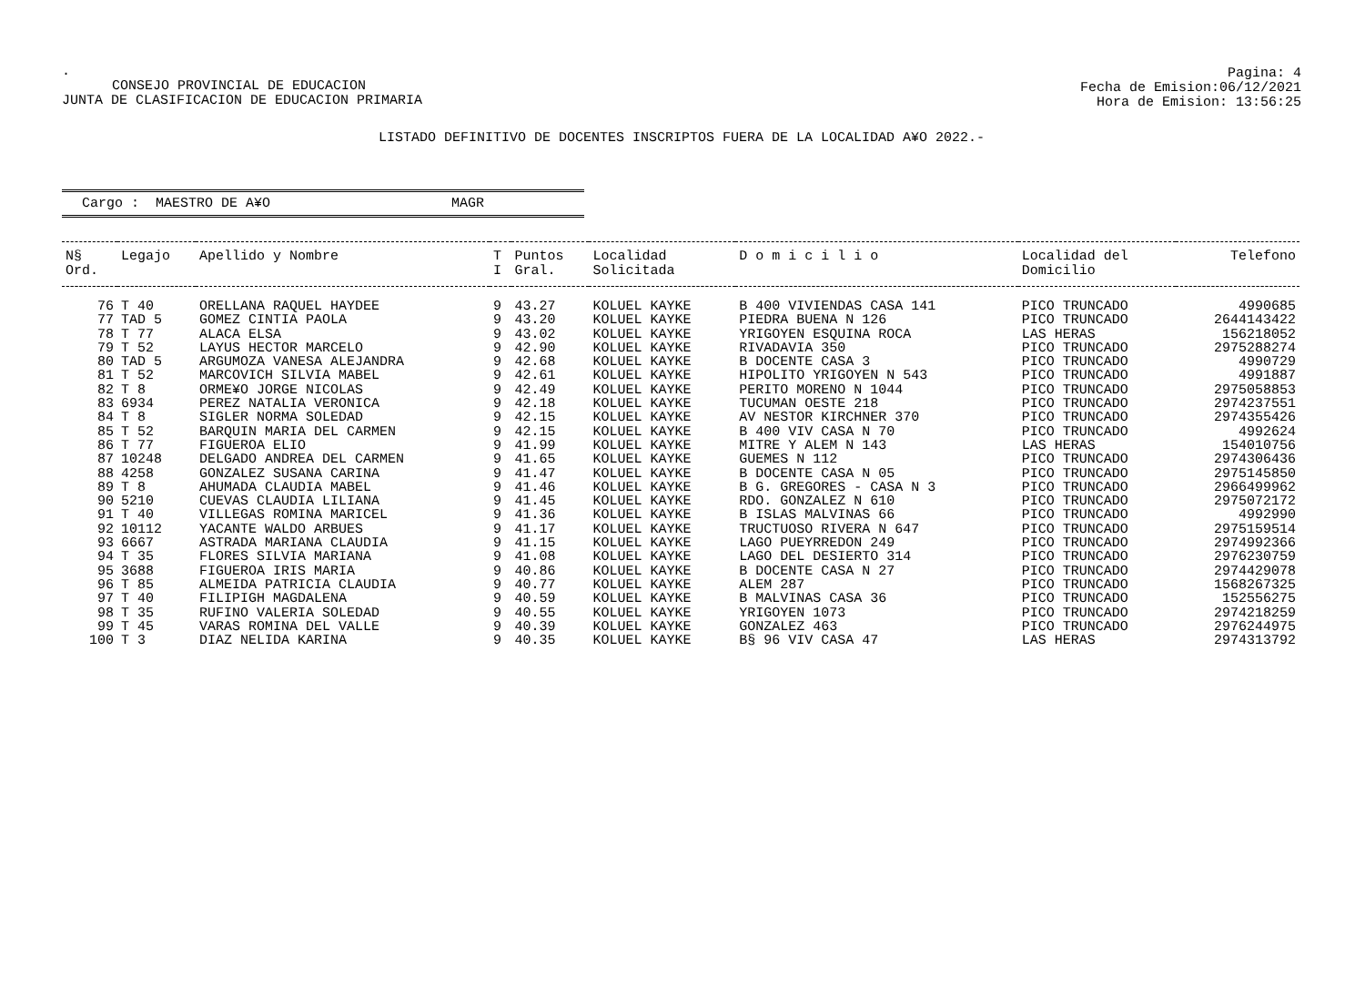.
CONSEJO PROVINCIAL DE EDUCACION
JUNTA DE CLASIFICACION DE EDUCACION PRIMARIA
Pagina: 4
Fecha de Emision:06/12/2021
Hora de Emision: 13:56:25
LISTADO DEFINITIVO DE DOCENTES INSCRIPTOS FUERA DE LA LOCALIDAD A¥O 2022.-
Cargo : MAESTRO DE A¥O MAGR
| N§ Ord. | Legajo | Apellido y Nombre | T I | Puntos Gral. | Localidad Solicitada | D o m i c i l i o | Localidad del Domicilio | Telefono |
| --- | --- | --- | --- | --- | --- | --- | --- | --- |
| 76 | T 40 | ORELLANA RAQUEL HAYDEE | 9 | 43.27 | KOLUEL KAYKE | B 400 VIVIENDAS CASA 141 | PICO TRUNCADO | 4990685 |
| 77 | TAD 5 | GOMEZ CINTIA PAOLA | 9 | 43.20 | KOLUEL KAYKE | PIEDRA BUENA N 126 | PICO TRUNCADO | 2644143422 |
| 78 | T 77 | ALACA ELSA | 9 | 43.02 | KOLUEL KAYKE | YRIGOYEN ESQUINA ROCA | LAS HERAS | 156218052 |
| 79 | T 52 | LAYUS HECTOR MARCELO | 9 | 42.90 | KOLUEL KAYKE | RIVADAVIA 350 | PICO TRUNCADO | 2975288274 |
| 80 | TAD 5 | ARGUMOZA VANESA ALEJANDRA | 9 | 42.68 | KOLUEL KAYKE | B DOCENTE CASA 3 | PICO TRUNCADO | 4990729 |
| 81 | T 52 | MARCOVICH SILVIA MABEL | 9 | 42.61 | KOLUEL KAYKE | HIPOLITO YRIGOYEN N 543 | PICO TRUNCADO | 4991887 |
| 82 | T 8 | ORME¥O JORGE NICOLAS | 9 | 42.49 | KOLUEL KAYKE | PERITO MORENO N 1044 | PICO TRUNCADO | 2975058853 |
| 83 | 6934 | PEREZ NATALIA VERONICA | 9 | 42.18 | KOLUEL KAYKE | TUCUMAN OESTE 218 | PICO TRUNCADO | 2974237551 |
| 84 | T 8 | SIGLER NORMA SOLEDAD | 9 | 42.15 | KOLUEL KAYKE | AV NESTOR KIRCHNER 370 | PICO TRUNCADO | 2974355426 |
| 85 | T 52 | BARQUIN MARIA DEL CARMEN | 9 | 42.15 | KOLUEL KAYKE | B 400 VIV CASA N 70 | PICO TRUNCADO | 4992624 |
| 86 | T 77 | FIGUEROA ELIO | 9 | 41.99 | KOLUEL KAYKE | MITRE Y ALEM N 143 | LAS HERAS | 154010756 |
| 87 | 10248 | DELGADO ANDREA DEL CARMEN | 9 | 41.65 | KOLUEL KAYKE | GUEMES N 112 | PICO TRUNCADO | 2974306436 |
| 88 | 4258 | GONZALEZ SUSANA CARINA | 9 | 41.47 | KOLUEL KAYKE | B DOCENTE CASA N 05 | PICO TRUNCADO | 2975145850 |
| 89 | T 8 | AHUMADA CLAUDIA MABEL | 9 | 41.46 | KOLUEL KAYKE | B G. GREGORES - CASA N 3 | PICO TRUNCADO | 2966499962 |
| 90 | 5210 | CUEVAS CLAUDIA LILIANA | 9 | 41.45 | KOLUEL KAYKE | RDO. GONZALEZ N 610 | PICO TRUNCADO | 2975072172 |
| 91 | T 40 | VILLEGAS ROMINA MARICEL | 9 | 41.36 | KOLUEL KAYKE | B ISLAS MALVINAS 66 | PICO TRUNCADO | 4992990 |
| 92 | 10112 | YACANTE WALDO ARBUES | 9 | 41.17 | KOLUEL KAYKE | TRUCTUOSO RIVERA N 647 | PICO TRUNCADO | 2975159514 |
| 93 | 6667 | ASTRADA MARIANA CLAUDIA | 9 | 41.15 | KOLUEL KAYKE | LAGO PUEYRREDON 249 | PICO TRUNCADO | 2974992366 |
| 94 | T 35 | FLORES SILVIA MARIANA | 9 | 41.08 | KOLUEL KAYKE | LAGO DEL DESIERTO 314 | PICO TRUNCADO | 2976230759 |
| 95 | 3688 | FIGUEROA IRIS MARIA | 9 | 40.86 | KOLUEL KAYKE | B DOCENTE CASA N 27 | PICO TRUNCADO | 2974429078 |
| 96 | T 85 | ALMEIDA PATRICIA CLAUDIA | 9 | 40.77 | KOLUEL KAYKE | ALEM 287 | PICO TRUNCADO | 1568267325 |
| 97 | T 40 | FILIPIGH MAGDALENA | 9 | 40.59 | KOLUEL KAYKE | B MALVINAS CASA 36 | PICO TRUNCADO | 152556275 |
| 98 | T 35 | RUFINO VALERIA SOLEDAD | 9 | 40.55 | KOLUEL KAYKE | YRIGOYEN 1073 | PICO TRUNCADO | 2974218259 |
| 99 | T 45 | VARAS ROMINA DEL VALLE | 9 | 40.39 | KOLUEL KAYKE | GONZALEZ 463 | PICO TRUNCADO | 2976244975 |
| 100 | T 3 | DIAZ NELIDA KARINA | 9 | 40.35 | KOLUEL KAYKE | B§ 96 VIV CASA 47 | LAS HERAS | 2974313792 |